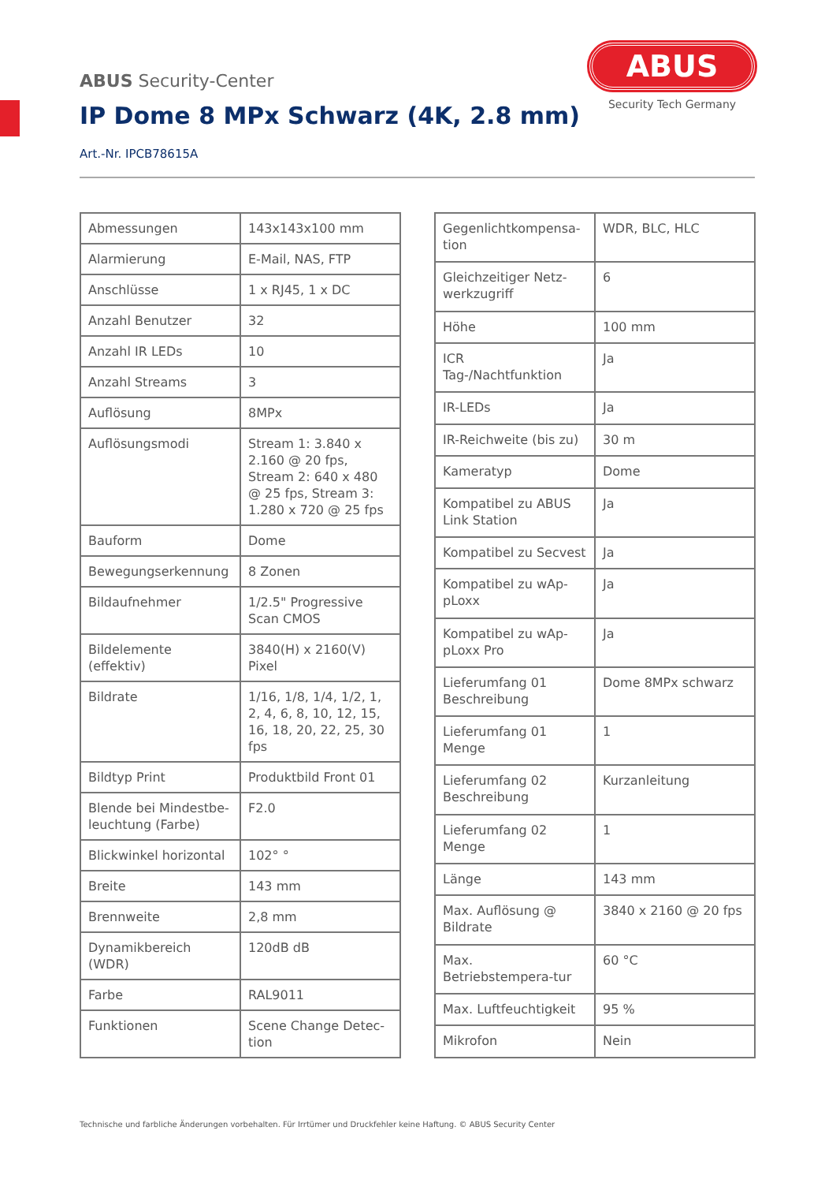ABUS
Security Tech Germany
ABUS Security-Center
IP Dome 8 MPx Schwarz (4K, 2.8 mm)
Art.-Nr. IPCB78615A
| Abmessungen | 143x143x100 mm |
| Alarmierung | E-Mail, NAS, FTP |
| Anschlüsse | 1 x RJ45, 1 x DC |
| Anzahl Benutzer | 32 |
| Anzahl IR LEDs | 10 |
| Anzahl Streams | 3 |
| Auflösung | 8MPx |
| Auflösungsmodi | Stream 1: 3.840 x 2.160 @ 20 fps, Stream 2: 640 x 480 @ 25 fps, Stream 3: 1.280 x 720 @ 25 fps |
| Bauform | Dome |
| Bewegungserkennung | 8 Zonen |
| Bildaufnehmer | 1/2.5" Progressive Scan CMOS |
| Bildelemente (effektiv) | 3840(H) x 2160(V) Pixel |
| Bildrate | 1/16, 1/8, 1/4, 1/2, 1, 2, 4, 6, 8, 10, 12, 15, 16, 18, 20, 22, 25, 30 fps |
| Bildtyp Print | Produktbild Front 01 |
| Blende bei Mindestbe-leuchtung (Farbe) | F2.0 |
| Blickwinkel horizontal | 102° ° |
| Breite | 143 mm |
| Brennweite | 2,8 mm |
| Dynamikbereich (WDR) | 120dB dB |
| Farbe | RAL9011 |
| Funktionen | Scene Change Detec-tion |
| Gegenlichtkompensa-tion | WDR, BLC, HLC |
| Gleichzeitiger Netz-werkzugriff | 6 |
| Höhe | 100 mm |
| ICR Tag-/Nachtfunktion | Ja |
| IR-LEDs | Ja |
| IR-Reichweite (bis zu) | 30 m |
| Kameratyp | Dome |
| Kompatibel zu ABUS Link Station | Ja |
| Kompatibel zu Secvest | Ja |
| Kompatibel zu wAp-pLoxx | Ja |
| Kompatibel zu wAp-pLoxx Pro | Ja |
| Lieferumfang 01 Beschreibung | Dome 8MPx schwarz |
| Lieferumfang 01 Menge | 1 |
| Lieferumfang 02 Beschreibung | Kurzanleitung |
| Lieferumfang 02 Menge | 1 |
| Länge | 143 mm |
| Max. Auflösung @ Bildrate | 3840 x 2160 @ 20 fps |
| Max. Betriebstempera-tur | 60 °C |
| Max. Luftfeuchtigkeit | 95 % |
| Mikrofon | Nein |
Technische und farbliche Änderungen vorbehalten. Für Irrtümer und Druckfehler keine Haftung. © ABUS Security Center